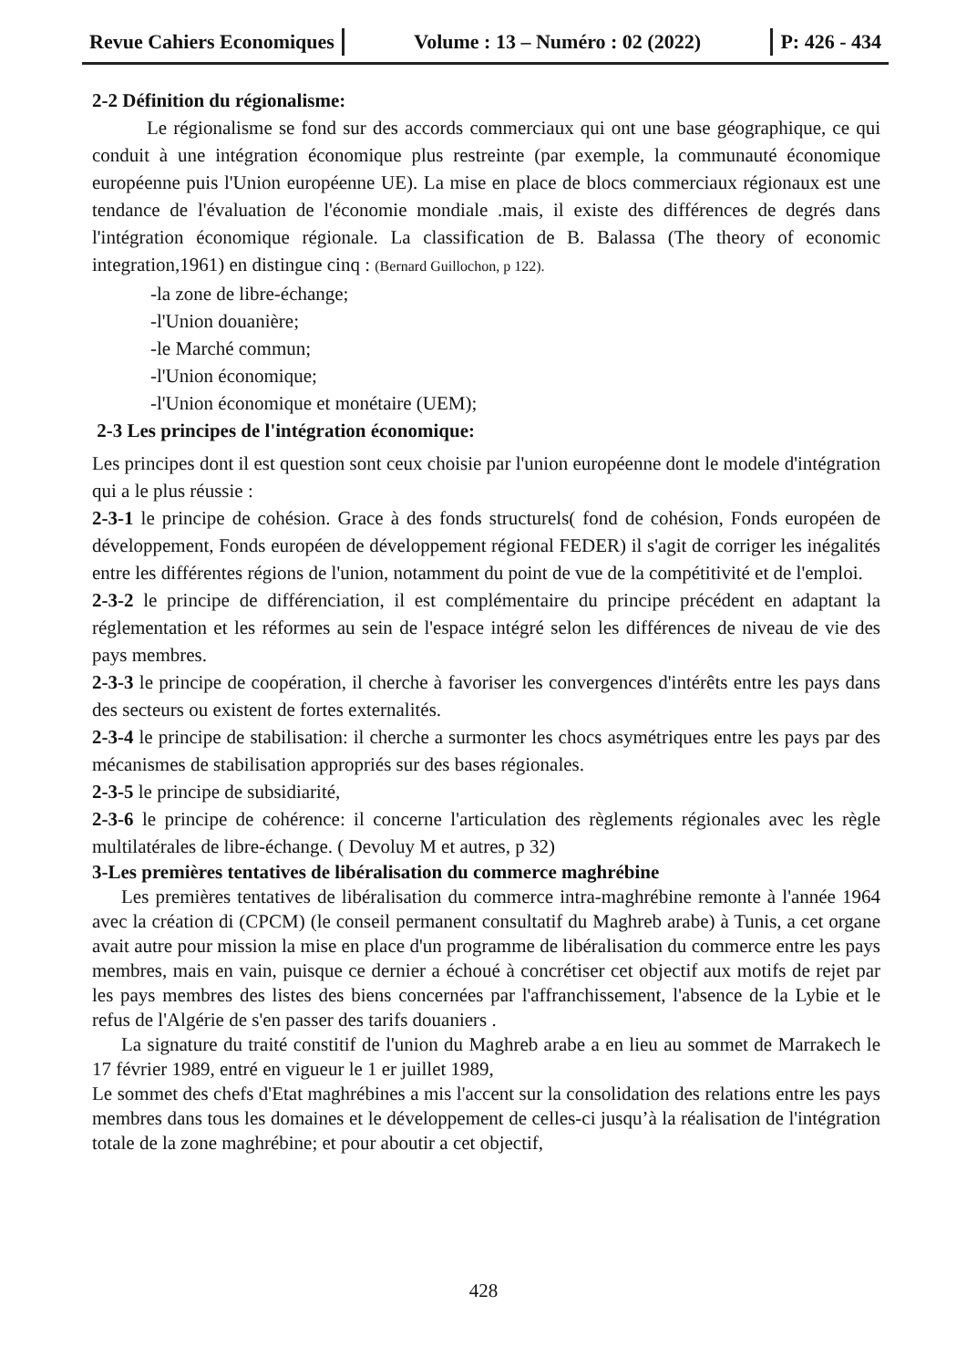Revue Cahiers Economiques
Volume : 13 – Numéro : 02 (2022)
P: 426 - 434
2-2 Définition du régionalisme:
Le régionalisme se fond sur des accords commerciaux qui ont une base géographique, ce qui conduit à une intégration économique plus restreinte (par exemple, la communauté économique européenne puis l'Union européenne UE). La mise en place de blocs commerciaux régionaux est une tendance de l'évaluation de l'économie mondiale .mais, il existe des différences de degrés dans l'intégration économique régionale. La classification de B. Balassa (The theory of economic integration,1961) en distingue cinq : (Bernard Guillochon, p 122).
-la zone de libre-échange;
-l'Union douanière;
-le Marché commun;
-l'Union économique;
-l'Union économique et monétaire (UEM);
2-3 Les principes de l'intégration économique:
Les principes dont il est question sont ceux choisie par l'union européenne dont le modele d'intégration qui a le plus réussie :
2-3-1 le principe de cohésion. Grace à des fonds structurels( fond de cohésion, Fonds européen de développement, Fonds européen de développement régional FEDER) il s'agit de corriger les inégalités entre les différentes régions de l'union, notamment du point de vue de la compétitivité et de l'emploi.
2-3-2 le principe de différenciation, il est complémentaire du principe précédent en adaptant la réglementation et les réformes au sein de l'espace intégré selon les différences de niveau de vie des pays membres.
2-3-3 le principe de coopération, il cherche à favoriser les convergences d'intérêts entre les pays dans des secteurs ou existent de fortes externalités.
2-3-4 le principe de stabilisation: il cherche a surmonter les chocs asymétriques entre les pays par des mécanismes de stabilisation appropriés sur des bases régionales.
2-3-5 le principe de subsidiarité,
2-3-6 le principe de cohérence: il concerne l'articulation des règlements régionales avec les règle multilatérales de libre-échange. ( Devoluy M et autres, p 32)
3-Les premières tentatives de libéralisation du commerce maghrébine
Les premières tentatives de libéralisation du commerce intra-maghrébine remonte à l'année 1964 avec la création di (CPCM) (le conseil permanent consultatif du Maghreb arabe) à Tunis, a cet organe avait autre pour mission la mise en place d'un programme de libéralisation du commerce entre les pays membres, mais en vain, puisque ce dernier a échoué à concrétiser cet objectif aux motifs de rejet par les pays membres des listes des biens concernées par l'affranchissement, l'absence de la Lybie et le refus de l'Algérie de s'en passer des tarifs douaniers .
La signature du traité constitif de l'union du Maghreb arabe a en lieu au sommet de Marrakech le 17 février 1989, entré en vigueur le 1 er juillet 1989,
Le sommet des chefs d'Etat maghrébines a mis l'accent sur la consolidation des relations entre les pays membres dans tous les domaines et le développement de celles-ci jusqu’à la réalisation de l'intégration totale de la zone maghrébine; et pour aboutir a cet objectif,
428